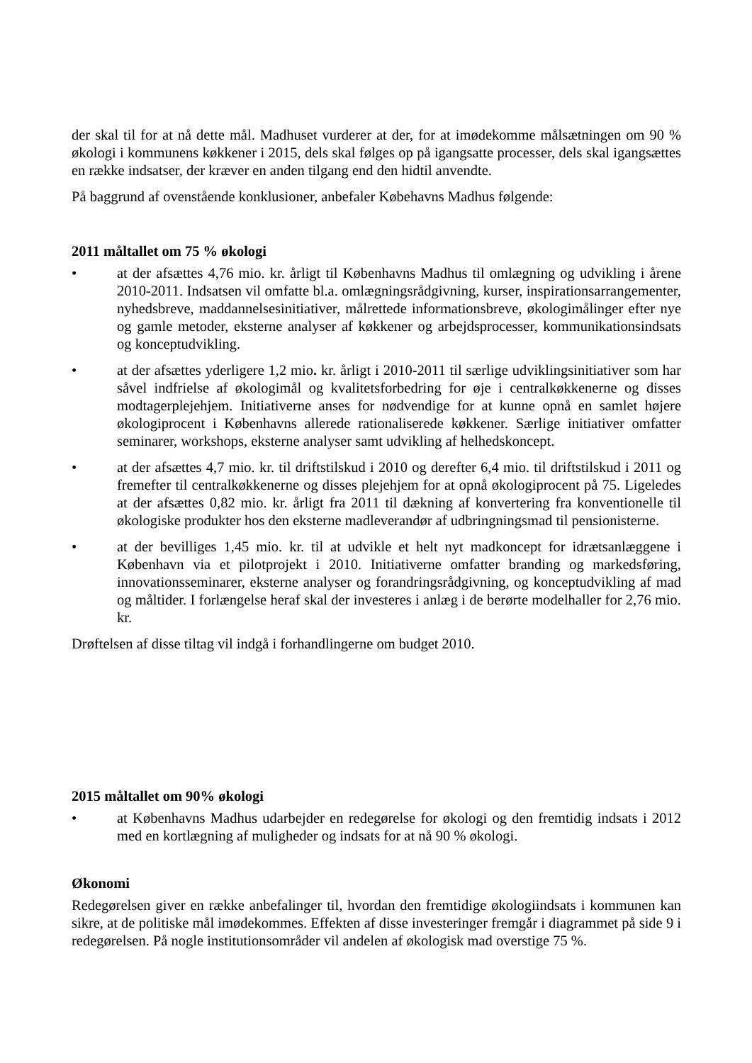der skal til for at nå dette mål. Madhuset vurderer at der, for at imødekomme målsætningen om 90 % økologi i kommunens køkkener i 2015, dels skal følges op på igangsatte processer, dels skal igangsættes en række indsatser, der kræver en anden tilgang end den hidtil anvendte.
På baggrund af ovenstående konklusioner, anbefaler Købehavns Madhus følgende:
2011 måltallet om 75 % økologi
• at der afsættes 4,76 mio. kr. årligt til Københavns Madhus til omlægning og udvikling i årene 2010-2011. Indsatsen vil omfatte bl.a. omlægningsrådgivning, kurser, inspirationsarrangementer, nyhedsbreve, maddannelsesinitiativer, målrettede informationsbreve, økologimålinger efter nye og gamle metoder, eksterne analyser af køkkener og arbejdsprocesser, kommunikationsindsats og konceptudvikling.
• at der afsættes yderligere 1,2 mio. kr. årligt i 2010-2011 til særlige udviklingsinitiativer som har såvel indfrielse af økologimål og kvalitetsforbedring for øje i centralkøkkenerne og disses modtagerplejehjem. Initiativerne anses for nødvendige for at kunne opnå en samlet højere økologiprocent i Københavns allerede rationaliserede køkkener. Særlige initiativer omfatter seminarer, workshops, eksterne analyser samt udvikling af helhedskoncept.
• at der afsættes 4,7 mio. kr. til driftstilskud i 2010 og derefter 6,4 mio. til driftstilskud i 2011 og fremefter til centralkøkkenerne og disses plejehjem for at opnå økologiprocent på 75. Ligeledes at der afsættes 0,82 mio. kr. årligt fra 2011 til dækning af konvertering fra konventionelle til økologiske produkter hos den eksterne madleverandør af udbringningsmad til pensionisterne.
• at der bevilliges 1,45 mio. kr. til at udvikle et helt nyt madkoncept for idrætsanlæggene i København via et pilotprojekt i 2010. Initiativerne omfatter branding og markedsføring, innovationsseminarer, eksterne analyser og forandringsrådgivning, og konceptudvikling af mad og måltider. I forlængelse heraf skal der investeres i anlæg i de berørte modelhaller for 2,76 mio. kr.
Drøftelsen af disse tiltag vil indgå i forhandlingerne om budget 2010.
2015 måltallet om 90% økologi
• at Københavns Madhus udarbejder en redegørelse for økologi og den fremtidig indsats i 2012 med en kortlægning af muligheder og indsats for at nå 90 % økologi.
Økonomi
Redegørelsen giver en række anbefalinger til, hvordan den fremtidige økologiindsats i kommunen kan sikre, at de politiske mål imødekommes. Effekten af disse investeringer fremgår i diagrammet på side 9 i redegørelsen. På nogle institutionsområder vil andelen af økologisk mad overstige 75 %.